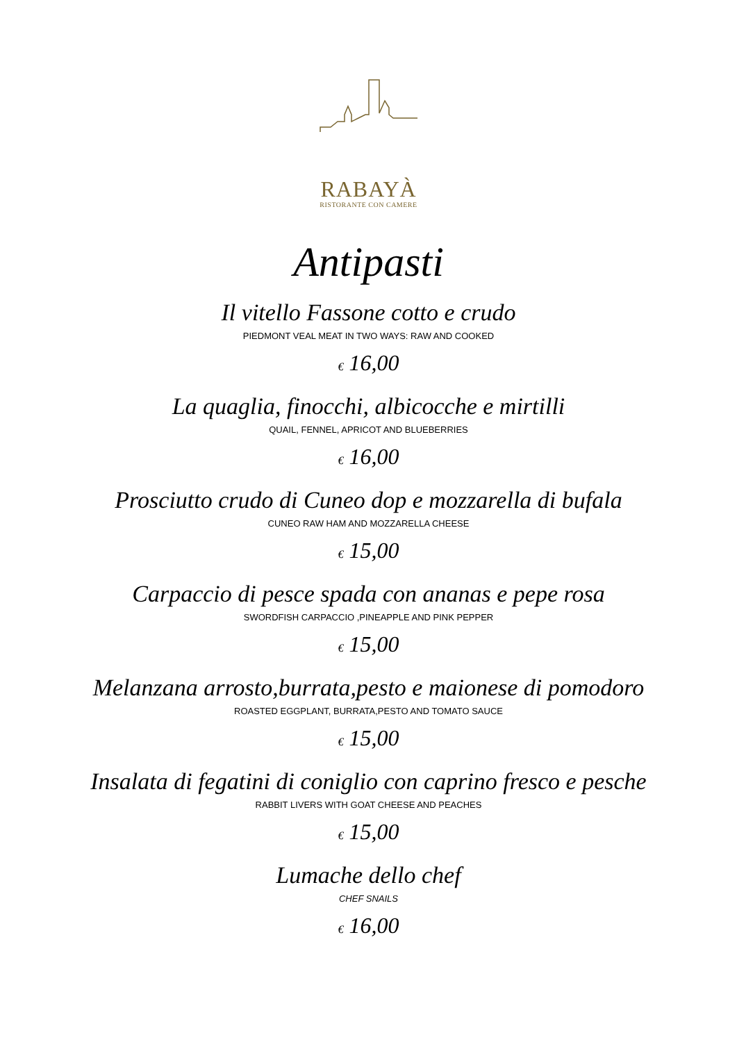RABAYÀ
RISTORANTE CON CAMERE
Antipasti
Il vitello Fassone cotto e crudo
PIEDMONT VEAL MEAT IN TWO WAYS: RAW AND COOKED
€ 16,00
La quaglia, finocchi, albicocche e mirtilli
QUAIL, FENNEL, APRICOT AND BLUEBERRIES
€ 16,00
Prosciutto crudo di Cuneo dop e mozzarella di bufala
CUNEO RAW HAM AND MOZZARELLA CHEESE
€ 15,00
Carpaccio di pesce spada con ananas e pepe rosa
SWORDFISH CARPACCIO ,PINEAPPLE AND PINK PEPPER
€ 15,00
Melanzana arrosto,burrata,pesto e maionese di pomodoro
ROASTED EGGPLANT, BURRATA,PESTO AND TOMATO SAUCE
€ 15,00
Insalata di fegatini di coniglio con caprino fresco e pesche
RABBIT LIVERS WITH GOAT CHEESE AND PEACHES
€ 15,00
Lumache dello chef
CHEF SNAILS
€ 16,00